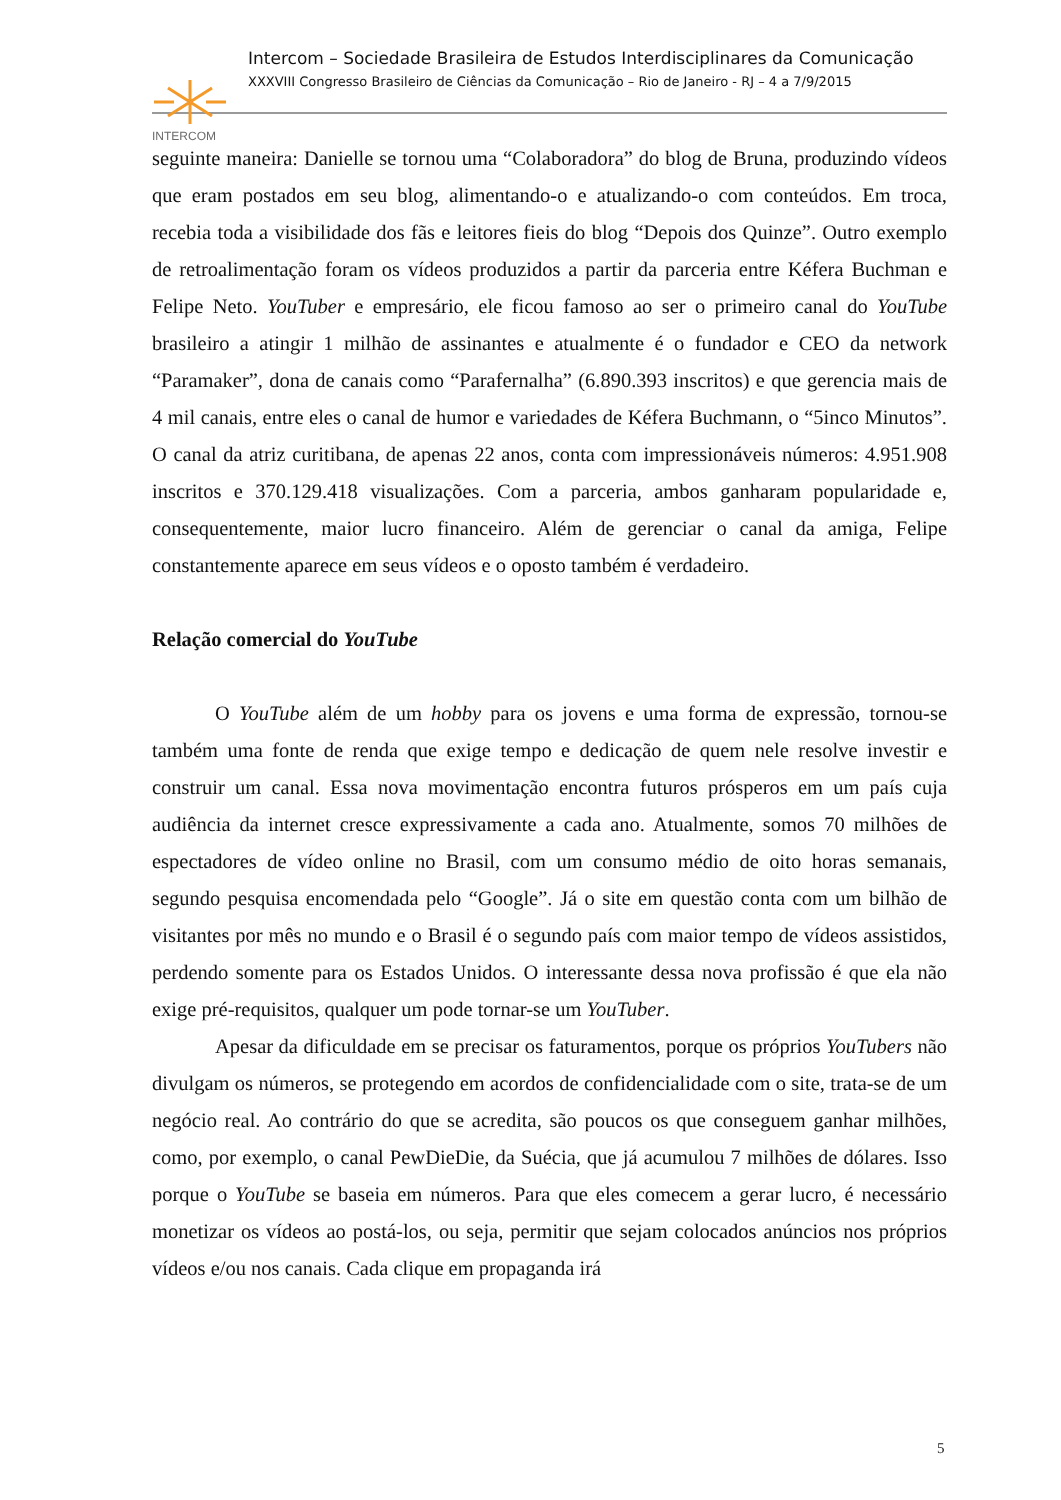INTERCOM
Intercom – Sociedade Brasileira de Estudos Interdisciplinares da Comunicação
XXXVIII Congresso Brasileiro de Ciências da Comunicação – Rio de Janeiro - RJ – 4 a 7/9/2015
seguinte maneira: Danielle se tornou uma “Colaboradora” do blog de Bruna, produzindo vídeos que eram postados em seu blog, alimentando-o e atualizando-o com conteúdos. Em troca, recebia toda a visibilidade dos fãs e leitores fieis do blog “Depois dos Quinze”. Outro exemplo de retroalimentação foram os vídeos produzidos a partir da parceria entre Kéfera Buchman e Felipe Neto. YouTuber e empresário, ele ficou famoso ao ser o primeiro canal do YouTube brasileiro a atingir 1 milhão de assinantes e atualmente é o fundador e CEO da network “Paramaker”, dona de canais como “Parafernalha” (6.890.393 inscritos) e que gerencia mais de 4 mil canais, entre eles o canal de humor e variedades de Kéfera Buchmann, o “5inco Minutos”. O canal da atriz curitibana, de apenas 22 anos, conta com impressionáveis números: 4.951.908 inscritos e 370.129.418 visualizações. Com a parceria, ambos ganharam popularidade e, consequentemente, maior lucro financeiro. Além de gerenciar o canal da amiga, Felipe constantemente aparece em seus vídeos e o oposto também é verdadeiro.
Relação comercial do YouTube
O YouTube além de um hobby para os jovens e uma forma de expressão, tornou-se também uma fonte de renda que exige tempo e dedicação de quem nele resolve investir e construir um canal. Essa nova movimentação encontra futuros prósperos em um país cuja audiência da internet cresce expressivamente a cada ano. Atualmente, somos 70 milhões de espectadores de vídeo online no Brasil, com um consumo médio de oito horas semanais, segundo pesquisa encomendada pelo “Google”. Já o site em questão conta com um bilhão de visitantes por mês no mundo e o Brasil é o segundo país com maior tempo de vídeos assistidos, perdendo somente para os Estados Unidos. O interessante dessa nova profissão é que ela não exige pré-requisitos, qualquer um pode tornar-se um YouTuber.
Apesar da dificuldade em se precisar os faturamentos, porque os próprios YouTubers não divulgam os números, se protegendo em acordos de confidencialidade com o site, trata-se de um negócio real. Ao contrário do que se acredita, são poucos os que conseguem ganhar milhões, como, por exemplo, o canal PewDieDie, da Suécia, que já acumulou 7 milhões de dólares. Isso porque o YouTube se baseia em números. Para que eles comecem a gerar lucro, é necessário monetizar os vídeos ao postá-los, ou seja, permitir que sejam colocados anúncios nos próprios vídeos e/ou nos canais. Cada clique em propaganda irá
5